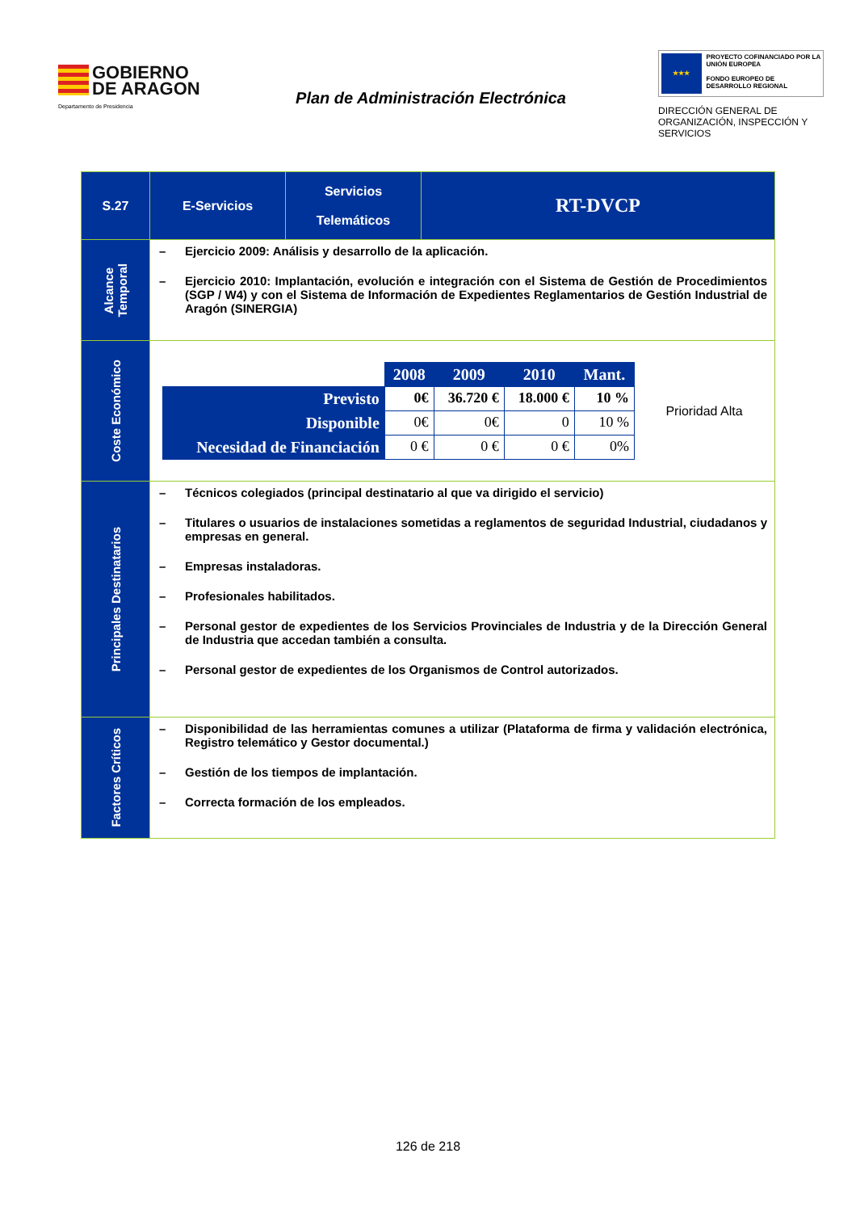GOBIERNO
DE ARAGON
Departamento de Presidencia
Plan de Administración Electrónica
★★★
PROYECTO COFINANCIADO POR LA UNIÓN EUROPEA
FONDO EUROPEO DE DESARROLLO REGIONAL
DIRECCIÓN GENERAL DE ORGANIZACIÓN, INSPECCIÓN Y SERVICIOS
| S.27 | E-Servicios | Servicios Telemáticos | RT-DVCP |
| Alcance Temporal | – Ejercicio 2009: Análisis y desarrollo de la aplicación. – Ejercicio 2010: Implantación, evolución e integración con el Sistema de Gestión de Procedimientos (SGP / W4) y con el Sistema de Información de Expedientes Reglamentarios de Gestión Industrial de Aragón (SINERGIA) | | |
| Coste Económico | / / 2008 / 2009 / 2010 / Mant. / / Previsto / 0€ / 36.720 € / 18.000 € / 10 % / / Disponible / 0€ / 0€ / 0 / 10 % / / Necesidad de Financiación / 0 € / 0 € / 0 € / 0% / Prioridad Alta | | |
| Principales Destinatarios | – Técnicos colegiados (principal destinatario al que va dirigido el servicio) – Titulares o usuarios de instalaciones sometidas a reglamentos de seguridad Industrial, ciudadanos y empresas en general. – Empresas instaladoras. – Profesionales habilitados. – Personal gestor de expedientes de los Servicios Provinciales de Industria y de la Dirección General de Industria que accedan también a consulta. – Personal gestor de expedientes de los Organismos de Control autorizados. | | |
| Factores Críticos | – Disponibilidad de las herramientas comunes a utilizar (Plataforma de firma y validación electrónica, Registro telemático y Gestor documental.) – Gestión de los tiempos de implantación. – Correcta formación de los empleados. | | |
126 de 218